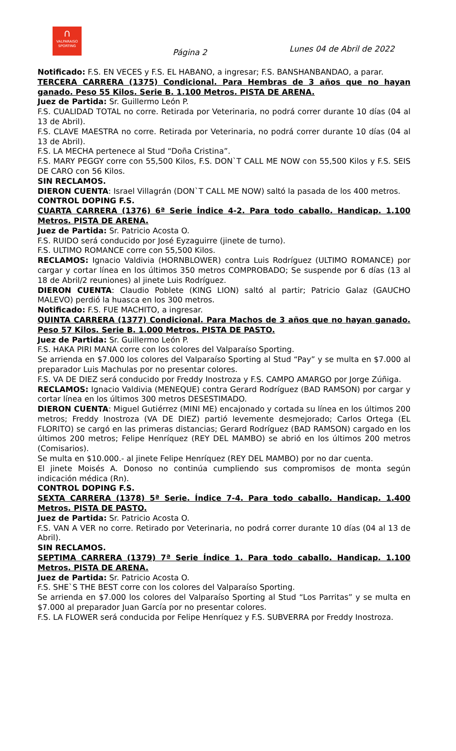∩
VALPARAISO
SPORTING
Página 2 Lunes 04 de Abril de 2022
Notificado: F.S. EN VECES y F.S. EL HABANO, a ingresar; F.S. BANSHANBANDAO, a parar.
TERCERA CARRERA (1375) Condicional. Para Hembras de 3 años que no hayan ganado. Peso 55 Kilos. Serie B. 1.100 Metros. PISTA DE ARENA.
Juez de Partida: Sr. Guillermo León P.
F.S. CUALIDAD TOTAL no corre. Retirada por Veterinaria, no podrá correr durante 10 días (04 al 13 de Abril).
F.S. CLAVE MAESTRA no corre. Retirada por Veterinaria, no podrá correr durante 10 días (04 al 13 de Abril).
F.S. LA MECHA pertenece al Stud “Doña Cristina”.
F.S. MARY PEGGY corre con 55,500 Kilos, F.S. DON`T CALL ME NOW con 55,500 Kilos y F.S. SEIS DE CARO con 56 Kilos.
SIN RECLAMOS.
DIERON CUENTA: Israel Villagrán (DON`T CALL ME NOW) saltó la pasada de los 400 metros.
CONTROL DOPING F.S.
CUARTA CARRERA (1376) 6ª Serie Índice 4-2. Para todo caballo. Handicap. 1.100 Metros. PISTA DE ARENA.
Juez de Partida: Sr. Patricio Acosta O.
F.S. RUIDO será conducido por José Eyzaguirre (jinete de turno).
F.S. ULTIMO ROMANCE corre con 55,500 Kilos.
RECLAMOS: Ignacio Valdivia (HORNBLOWER) contra Luis Rodríguez (ULTIMO ROMANCE) por cargar y cortar línea en los últimos 350 metros COMPROBADO; Se suspende por 6 días (13 al 18 de Abril/2 reuniones) al jinete Luis Rodríguez.
DIERON CUENTA: Claudio Poblete (KING LION) saltó al partir; Patricio Galaz (GAUCHO MALEVO) perdió la huasca en los 300 metros.
Notificado: F.S. FUE MACHITO, a ingresar.
QUINTA CARRERA (1377) Condicional. Para Machos de 3 años que no hayan ganado. Peso 57 Kilos. Serie B. 1.000 Metros. PISTA DE PASTO.
Juez de Partida: Sr. Guillermo León P.
F.S. HAKA PIRI MANA corre con los colores del Valparaíso Sporting.
Se arrienda en $7.000 los colores del Valparaíso Sporting al Stud “Pay” y se multa en $7.000 al preparador Luis Machulas por no presentar colores.
F.S. VA DE DIEZ será conducido por Freddy Inostroza y F.S. CAMPO AMARGO por Jorge Zúñiga.
RECLAMOS: Ignacio Valdivia (MENEQUE) contra Gerard Rodríguez (BAD RAMSON) por cargar y cortar línea en los últimos 300 metros DESESTIMADO.
DIERON CUENTA: Miguel Gutiérrez (MINI ME) encajonado y cortada su línea en los últimos 200 metros; Freddy Inostroza (VA DE DIEZ) partió levemente desmejorado; Carlos Ortega (EL FLORITO) se cargó en las primeras distancias; Gerard Rodríguez (BAD RAMSON) cargado en los últimos 200 metros; Felipe Henríquez (REY DEL MAMBO) se abrió en los últimos 200 metros (Comisarios).
Se multa en $10.000.- al jinete Felipe Henríquez (REY DEL MAMBO) por no dar cuenta.
El jinete Moisés A. Donoso no continúa cumpliendo sus compromisos de monta según indicación médica (Rn).
CONTROL DOPING F.S.
SEXTA CARRERA (1378) 5ª Serie. Índice 7-4. Para todo caballo. Handicap. 1.400 Metros. PISTA DE PASTO.
Juez de Partida: Sr. Patricio Acosta O.
F.S. VAN A VER no corre. Retirado por Veterinaria, no podrá correr durante 10 días (04 al 13 de Abril).
SIN RECLAMOS.
SEPTIMA CARRERA (1379) 7ª Serie Índice 1. Para todo caballo. Handicap. 1.100 Metros. PISTA DE ARENA.
Juez de Partida: Sr. Patricio Acosta O.
F.S. SHE`S THE BEST corre con los colores del Valparaíso Sporting.
Se arrienda en $7.000 los colores del Valparaíso Sporting al Stud “Los Parritas” y se multa en $7.000 al preparador Juan García por no presentar colores.
F.S. LA FLOWER será conducida por Felipe Henríquez y F.S. SUBVERRA por Freddy Inostroza.